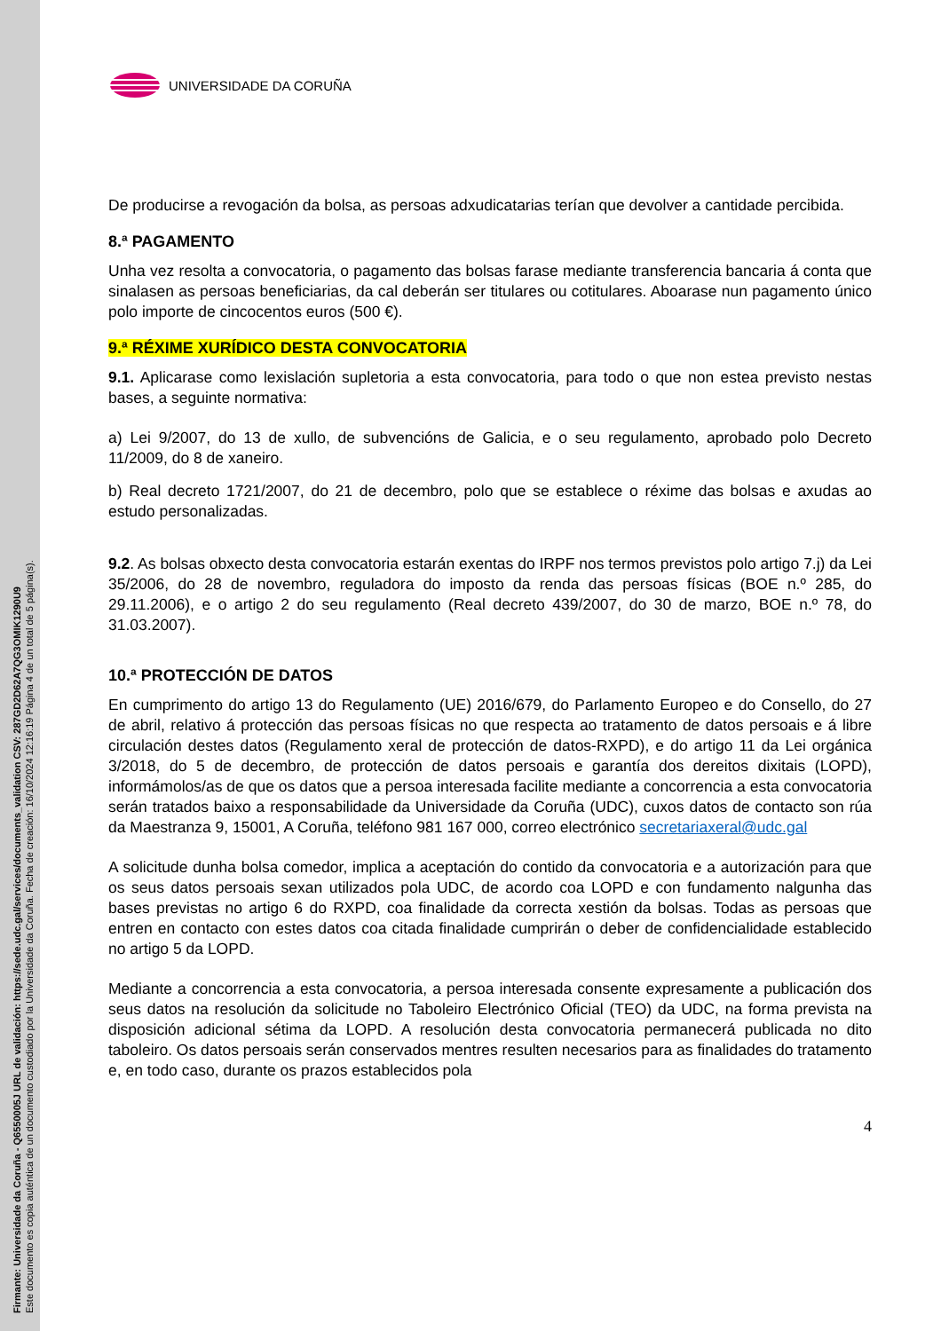Firmante: Universidade da Coruña - Q6550005J URL de validación: https://sede.udc.gal/services/documents_validation CSV: 287GD2D62A7QG3OMIK1290U9
Este documento es copia auténtica de un documento custodiado por la Universidade da Coruña. Fecha de creación: 16/10/2024 12:16:19 Página 4 de un total de 5 página(s).
UNIVERSIDADE DA CORUÑA
De producirse a revogación da bolsa, as persoas adxudicatarias terían que devolver a cantidade percibida.
8.ª PAGAMENTO
Unha vez resolta a convocatoria, o pagamento das bolsas farase mediante transferencia bancaria á conta que sinalasen as persoas beneficiarias, da cal deberán ser titulares ou cotitulares. Aboarase nun pagamento único polo importe de cincocentos euros (500 €).
9.ª RÉXIME XURÍDICO DESTA CONVOCATORIA
9.1. Aplicarase como lexislación supletoria a esta convocatoria, para todo o que non estea previsto nestas bases, a seguinte normativa:
a) Lei 9/2007, do 13 de xullo, de subvencións de Galicia, e o seu regulamento, aprobado polo Decreto 11/2009, do 8 de xaneiro.
b) Real decreto 1721/2007, do 21 de decembro, polo que se establece o réxime das bolsas e axudas ao estudo personalizadas.
9.2. As bolsas obxecto desta convocatoria estarán exentas do IRPF nos termos previstos polo artigo 7.j) da Lei 35/2006, do 28 de novembro, reguladora do imposto da renda das persoas físicas (BOE n.º 285, do 29.11.2006), e o artigo 2 do seu regulamento (Real decreto 439/2007, do 30 de marzo, BOE n.º 78, do 31.03.2007).
10.ª PROTECCIÓN DE DATOS
En cumprimento do artigo 13 do Regulamento (UE) 2016/679, do Parlamento Europeo e do Consello, do 27 de abril, relativo á protección das persoas físicas no que respecta ao tratamento de datos persoais e á libre circulación destes datos (Regulamento xeral de protección de datos-RXPD), e do artigo 11 da Lei orgánica 3/2018, do 5 de decembro, de protección de datos persoais e garantía dos dereitos dixitais (LOPD), informámolos/as de que os datos que a persoa interesada facilite mediante a concorrencia a esta convocatoria serán tratados baixo a responsabilidade da Universidade da Coruña (UDC), cuxos datos de contacto son rúa da Maestranza 9, 15001, A Coruña, teléfono 981 167 000, correo electrónico secretariaxeral@udc.gal
A solicitude dunha bolsa comedor, implica a aceptación do contido da convocatoria e a autorización para que os seus datos persoais sexan utilizados pola UDC, de acordo coa LOPD e con fundamento nalgunha das bases previstas no artigo 6 do RXPD, coa finalidade da correcta xestión da bolsas. Todas as persoas que entren en contacto con estes datos coa citada finalidade cumprirán o deber de confidencialidade establecido no artigo 5 da LOPD.
Mediante a concorrencia a esta convocatoria, a persoa interesada consente expresamente a publicación dos seus datos na resolución da solicitude no Taboleiro Electrónico Oficial (TEO) da UDC, na forma prevista na disposición adicional sétima da LOPD. A resolución desta convocatoria permanecerá publicada no dito taboleiro. Os datos persoais serán conservados mentres resulten necesarios para as finalidades do tratamento e, en todo caso, durante os prazos establecidos pola
4